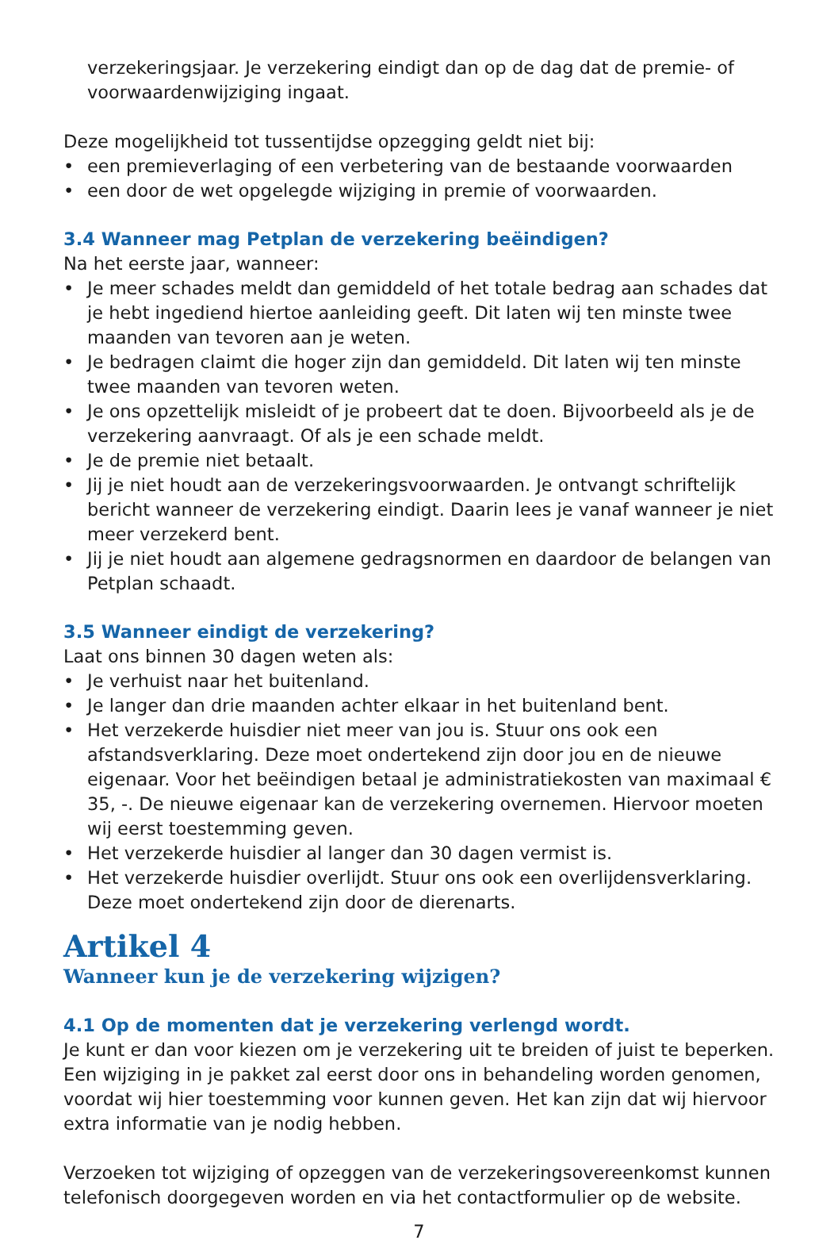verzekeringsjaar. Je verzekering eindigt dan op de dag dat de premie- of voorwaardenwijziging ingaat.
Deze mogelijkheid tot tussentijdse opzegging geldt niet bij:
• een premieverlaging of een verbetering van de bestaande voorwaarden
• een door de wet opgelegde wijziging in premie of voorwaarden.
3.4 Wanneer mag Petplan de verzekering beëindigen?
Na het eerste jaar, wanneer:
• Je meer schades meldt dan gemiddeld of het totale bedrag aan schades dat je hebt ingediend hiertoe aanleiding geeft. Dit laten wij ten minste twee maanden van tevoren aan je weten.
• Je bedragen claimt die hoger zijn dan gemiddeld. Dit laten wij ten minste twee maanden van tevoren weten.
• Je ons opzettelijk misleidt of je probeert dat te doen. Bijvoorbeeld als je de verzekering aanvraagt. Of als je een schade meldt.
• Je de premie niet betaalt.
• Jij je niet houdt aan de verzekeringsvoorwaarden. Je ontvangt schriftelijk bericht wanneer de verzekering eindigt. Daarin lees je vanaf wanneer je niet meer verzekerd bent.
• Jij je niet houdt aan algemene gedragsnormen en daardoor de belangen van Petplan schaadt.
3.5 Wanneer eindigt de verzekering?
Laat ons binnen 30 dagen weten als:
• Je verhuist naar het buitenland.
• Je langer dan drie maanden achter elkaar in het buitenland bent.
• Het verzekerde huisdier niet meer van jou is. Stuur ons ook een afstandsverklaring. Deze moet ondertekend zijn door jou en de nieuwe eigenaar. Voor het beëindigen betaal je administratiekosten van maximaal € 35, -. De nieuwe eigenaar kan de verzekering overnemen. Hiervoor moeten wij eerst toestemming geven.
• Het verzekerde huisdier al langer dan 30 dagen vermist is.
• Het verzekerde huisdier overlijdt. Stuur ons ook een overlijdensverklaring. Deze moet ondertekend zijn door de dierenarts.
Artikel 4
Wanneer kun je de verzekering wijzigen?
4.1 Op de momenten dat je verzekering verlengd wordt.
Je kunt er dan voor kiezen om je verzekering uit te breiden of juist te beperken. Een wijziging in je pakket zal eerst door ons in behandeling worden genomen, voordat wij hier toestemming voor kunnen geven. Het kan zijn dat wij hiervoor extra informatie van je nodig hebben.
Verzoeken tot wijziging of opzeggen van de verzekeringsovereenkomst kunnen telefonisch doorgegeven worden en via het contactformulier op de website.
7